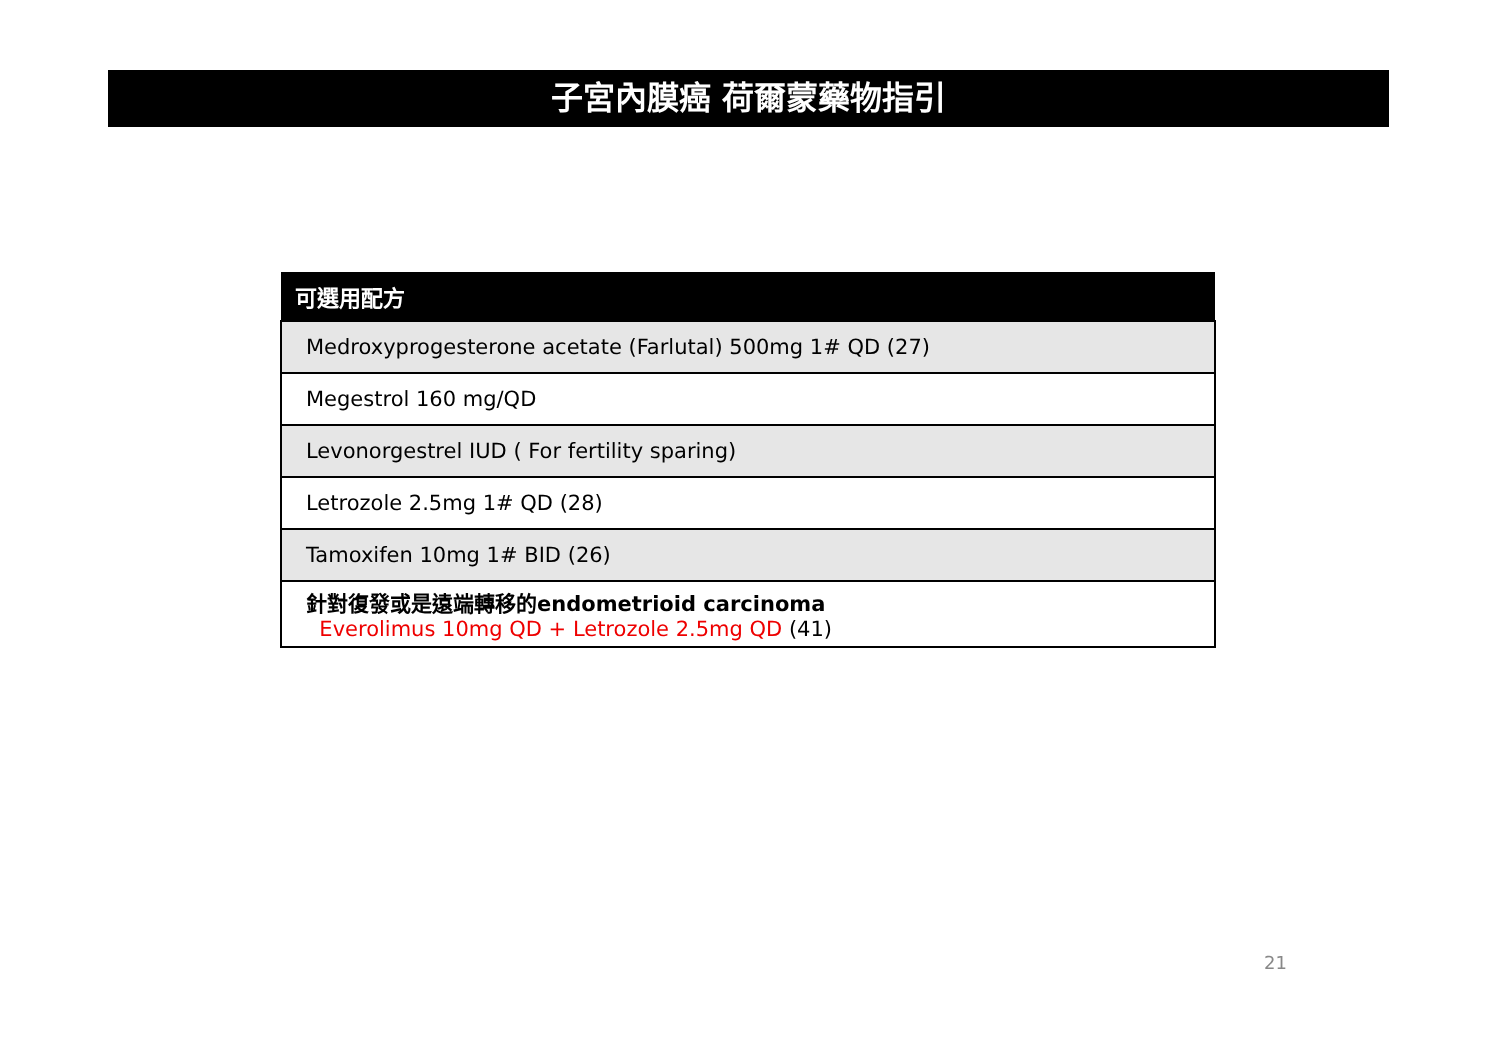子宮內膜癌 荷爾蒙藥物指引
| 可選用配方 |
| --- |
| Medroxyprogesterone acetate (Farlutal) 500mg 1# QD (27) |
| Megestrol 160 mg/QD |
| Levonorgestrel IUD ( For fertility sparing) |
| Letrozole 2.5mg 1# QD (28) |
| Tamoxifen 10mg 1# BID (26) |
| 針對復發或是遠端轉移的endometrioid carcinoma Everolimus 10mg QD + Letrozole 2.5mg QD (41) |
21